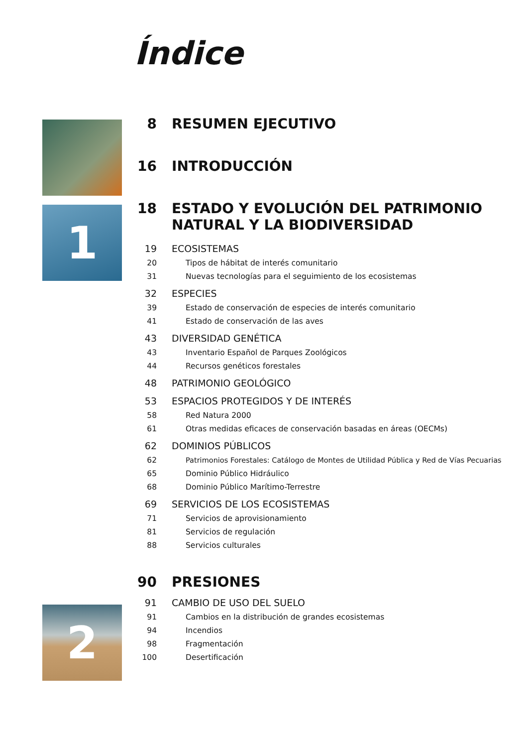Índice
1
2
8 RESUMEN EJECUTIVO
16 INTRODUCCIÓN
18 ESTADO Y EVOLUCIÓN DEL PATRIMONIO NATURAL Y LA BIODIVERSIDAD
19 ECOSISTEMAS
20 Tipos de hábitat de interés comunitario
31 Nuevas tecnologías para el seguimiento de los ecosistemas
32 ESPECIES
39 Estado de conservación de especies de interés comunitario
41 Estado de conservación de las aves
43 DIVERSIDAD GENÉTICA
43 Inventario Español de Parques Zoológicos
44 Recursos genéticos forestales
48 PATRIMONIO GEOLÓGICO
53 ESPACIOS PROTEGIDOS Y DE INTERÉS
58 Red Natura 2000
61 Otras medidas eficaces de conservación basadas en áreas (OECMs)
62 DOMINIOS PÚBLICOS
62 Patrimonios Forestales: Catálogo de Montes de Utilidad Pública y Red de Vías Pecuarias
65 Dominio Público Hidráulico
68 Dominio Público Marítimo-Terrestre
69 SERVICIOS DE LOS ECOSISTEMAS
71 Servicios de aprovisionamiento
81 Servicios de regulación
88 Servicios culturales
90 PRESIONES
91 CAMBIO DE USO DEL SUELO
91 Cambios en la distribución de grandes ecosistemas
94 Incendios
98 Fragmentación
100 Desertificación